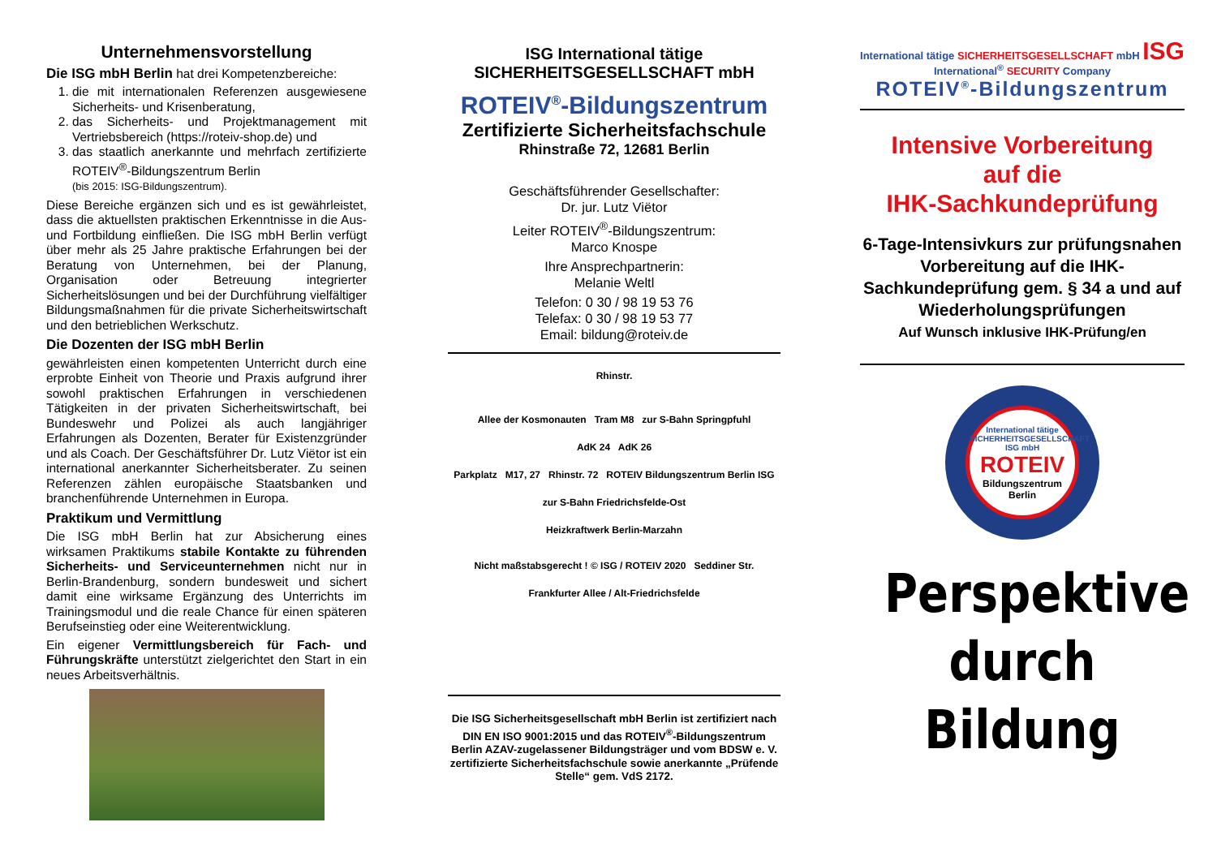Unternehmensvorstellung
Die ISG mbH Berlin hat drei Kompetenzbereiche:
1. die mit internationalen Referenzen ausgewiesene Sicherheits- und Krisenberatung,
2. das Sicherheits- und Projektmanagement mit Vertriebsbereich (https://roteiv-shop.de) und
3. das staatlich anerkannte und mehrfach zertifizierte ROTEIV<sup>®</sup>-Bildungszentrum Berlin
(bis 2015: ISG-Bildungszentrum).
Diese Bereiche ergänzen sich und es ist gewährleistet, dass die aktuellsten praktischen Erkenntnisse in die Aus- und Fortbildung einfließen. Die ISG mbH Berlin verfügt über mehr als 25 Jahre praktische Erfahrungen bei der Beratung von Unternehmen, bei der Planung, Organisation oder Betreuung integrierter Sicherheitslösungen und bei der Durchführung vielfältiger Bildungsmaßnahmen für die private Sicherheitswirtschaft und den betrieblichen Werkschutz.
Die Dozenten der ISG mbH Berlin
gewährleisten einen kompetenten Unterricht durch eine erprobte Einheit von Theorie und Praxis aufgrund ihrer sowohl praktischen Erfahrungen in verschiedenen Tätigkeiten in der privaten Sicherheitswirtschaft, bei Bundeswehr und Polizei als auch langjähriger Erfahrungen als Dozenten, Berater für Existenzgründer und als Coach. Der Geschäftsführer Dr. Lutz Viëtor ist ein international anerkannter Sicherheitsberater. Zu seinen Referenzen zählen europäische Staatsbanken und branchenführende Unternehmen in Europa.
Praktikum und Vermittlung
Die ISG mbH Berlin hat zur Absicherung eines wirksamen Praktikums stabile Kontakte zu führenden Sicherheits- und Serviceunternehmen nicht nur in Berlin-Brandenburg, sondern bundesweit und sichert damit eine wirksame Ergänzung des Unterrichts im Trainingsmodul und die reale Chance für einen späteren Berufseinstieg oder eine Weiterentwicklung.
Ein eigener Vermittlungsbereich für Fach- und Führungskräfte unterstützt zielgerichtet den Start in ein neues Arbeitsverhältnis.
ISG International tätige
SICHERHEITSGESELLSCHAFT mbH
ROTEIV<sup>®</sup>-Bildungszentrum
Zertifizierte Sicherheitsfachschule
Rhinstraße 72, 12681 Berlin
Geschäftsführender Gesellschafter:
Dr. jur. Lutz Viëtor
Leiter ROTEIV<sup>®</sup>-Bildungszentrum:
Marco Knospe
Ihre Ansprechpartnerin:
Melanie Weltl
Telefon: 0 30 / 98 19 53 76
Telefax: 0 30 / 98 19 53 77
Email: bildung@roteiv.de
Rhinstr.
Allee der Kosmonauten Tram M8 zur S-Bahn Springpfuhl
AdK 24 AdK 26
Parkplatz M17, 27 Rhinstr. 72 ROTEIV Bildungszentrum Berlin ISG
zur S-Bahn Friedrichsfelde-Ost
Heizkraftwerk Berlin-Marzahn
Nicht maßstabsgerecht ! © ISG / ROTEIV 2020 Seddiner Str.
Frankfurter Allee / Alt-Friedrichsfelde
Die ISG Sicherheitsgesellschaft mbH Berlin ist zertifiziert nach DIN EN ISO 9001:2015 und das ROTEIV<sup>®</sup>-Bildungszentrum Berlin AZAV-zugelassener Bildungsträger und vom BDSW e. V. zertifizierte Sicherheitsfachschule sowie anerkannte „Prüfende Stelle“ gem. VdS 2172.
International tätige SICHERHEITSGESELLSCHAFT mbH ISG International<sup>®</sup> SECURITY Company
ROTEIV<sup>®</sup>-Bildungszentrum
Intensive Vorbereitung
auf die
IHK-Sachkundeprüfung
6-Tage-Intensivkurs zur prüfungsnahen Vorbereitung auf die IHK-Sachkundeprüfung gem. § 34 a und auf Wiederholungsprüfungen
Auf Wunsch inklusive IHK-Prüfung/en
International tätige SICHERHEITSGESELLSCHAFT ISG mbH
ROTEIV
Bildungszentrum
Berlin
Perspektive
durch
Bildung